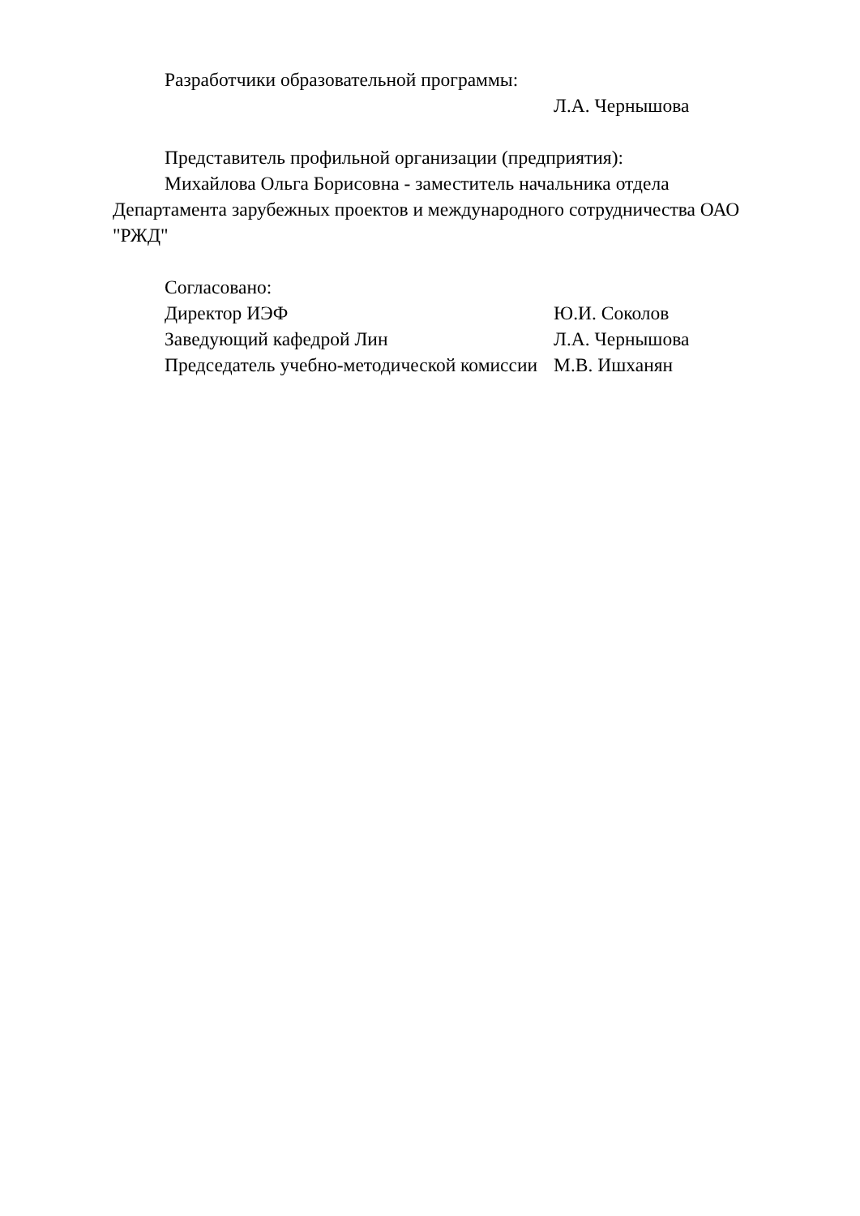Разработчики образовательной программы:
Л.А. Чернышова
Представитель профильной организации (предприятия):
Михайлова Ольга Борисовна - заместитель начальника отдела Департамента зарубежных проектов и международного сотрудничества ОАО "РЖД"
Согласовано:
Директор ИЭФ Ю.И. Соколов
Заведующий кафедрой Лин Л.А. Чернышова
Председатель учебно-методической комиссии М.В. Ишханян